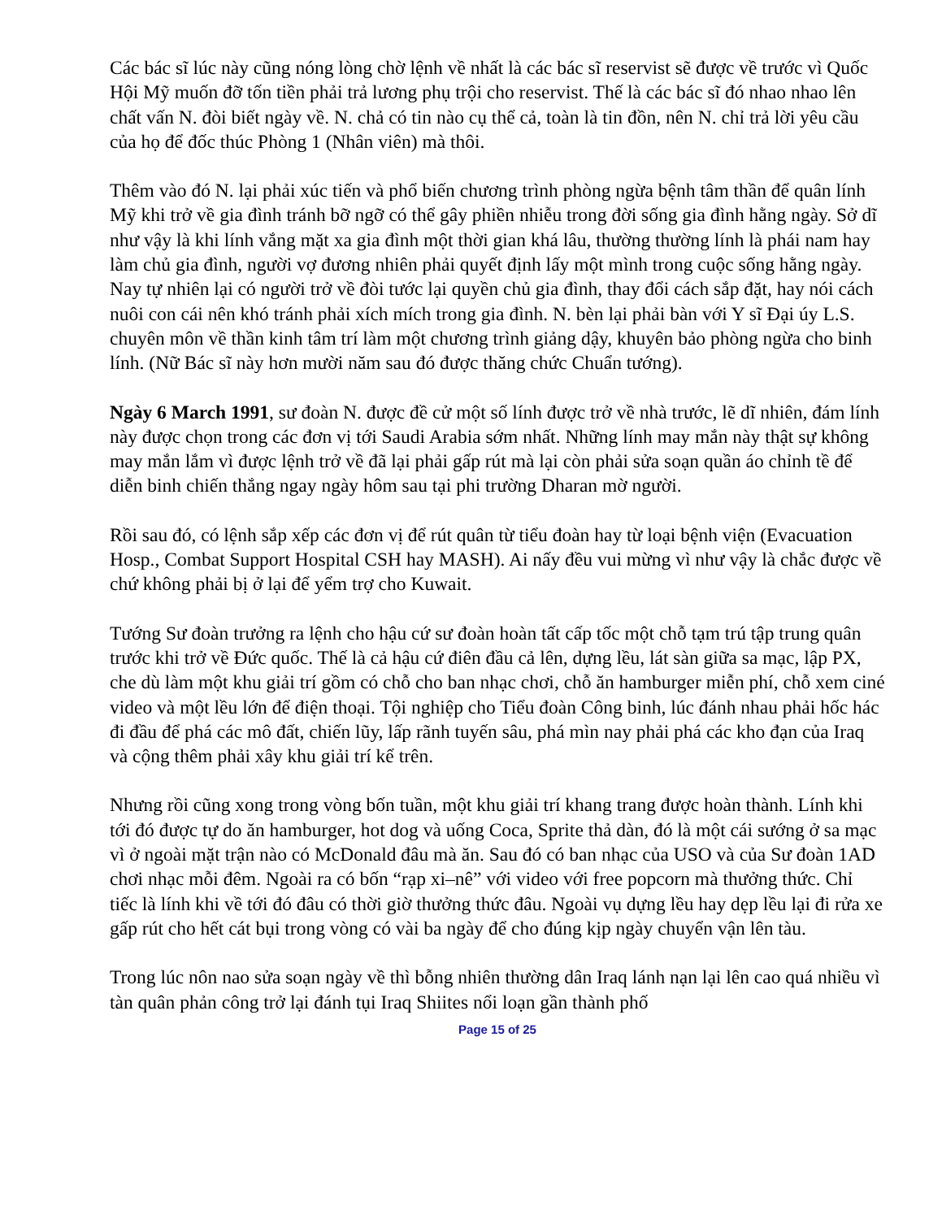Các bác sĩ lúc này cũng nóng lòng chờ lệnh về nhất là các bác sĩ reservist sẽ được về trước vì Quốc Hội Mỹ muốn đỡ tốn tiền phải trả lương phụ trội cho reservist. Thế là các bác sĩ đó nhao nhao lên chất vấn N. đòi biết ngày về. N. chả có tin nào cụ thể cả, toàn là tin đồn, nên N. chỉ trả lời yêu cầu của họ để đốc thúc Phòng 1 (Nhân viên) mà thôi.
Thêm vào đó N. lại phải xúc tiến và phổ biến chương trình phòng ngừa bệnh tâm thần để quân lính Mỹ khi trở về gia đình tránh bỡ ngỡ có thể gây phiền nhiễu trong đời sống gia đình hằng ngày. Sở dĩ như vậy là khi lính vắng mặt xa gia đình một thời gian khá lâu, thường thường lính là phái nam hay làm chủ gia đình, người vợ đương nhiên phải quyết định lấy một mình trong cuộc sống hằng ngày. Nay tự nhiên lại có người trở về đòi tước lại quyền chủ gia đình, thay đổi cách sắp đặt, hay nói cách nuôi con cái nên khó tránh phải xích mích trong gia đình. N. bèn lại phải bàn với Y sĩ Đại úy L.S. chuyên môn về thần kinh tâm trí làm một chương trình giảng dậy, khuyên bảo phòng ngừa cho binh lính. (Nữ Bác sĩ này hơn mười năm sau đó được thăng chức Chuẩn tướng).
Ngày 6 March 1991, sư đoàn N. được đề cử một số lính được trở về nhà trước, lẽ dĩ nhiên, đám lính này được chọn trong các đơn vị tới Saudi Arabia sớm nhất. Những lính may mắn này thật sự không may mắn lắm vì được lệnh trở về đã lại phải gấp rút mà lại còn phải sửa soạn quần áo chỉnh tề để diễn binh chiến thắng ngay ngày hôm sau tại phi trường Dharan mờ người.
Rồi sau đó, có lệnh sắp xếp các đơn vị để rút quân từ tiểu đoàn hay từ loại bệnh viện (Evacuation Hosp., Combat Support Hospital CSH hay MASH). Ai nấy đều vui mừng vì như vậy là chắc được về chứ không phải bị ở lại để yểm trợ cho Kuwait.
Tướng Sư đoàn trưởng ra lệnh cho hậu cứ sư đoàn hoàn tất cấp tốc một chỗ tạm trú tập trung quân trước khi trở về Đức quốc. Thế là cả hậu cứ điên đầu cả lên, dựng lều, lát sàn giữa sa mạc, lập PX, che dù làm một khu giải trí gồm có chỗ cho ban nhạc chơi, chỗ ăn hamburger miễn phí, chỗ xem ciné video và một lều lớn để điện thoại. Tội nghiệp cho Tiểu đoàn Công binh, lúc đánh nhau phải hốc hác đi đầu để phá các mô đất, chiến lũy, lấp rãnh tuyến sâu, phá mìn nay phải phá các kho đạn của Iraq và cộng thêm phải xây khu giải trí kể trên.
Nhưng rồi cũng xong trong vòng bốn tuần, một khu giải trí khang trang được hoàn thành. Lính khi tới đó được tự do ăn hamburger, hot dog và uống Coca, Sprite thả dàn, đó là một cái sướng ở sa mạc vì ở ngoài mặt trận nào có McDonald đâu mà ăn. Sau đó có ban nhạc của USO và của Sư đoàn 1AD chơi nhạc mỗi đêm. Ngoài ra có bốn “rạp xi–nê” với video với free popcorn mà thưởng thức. Chỉ tiếc là lính khi về tới đó đâu có thời giờ thưởng thức đâu. Ngoài vụ dựng lều hay dẹp lều lại đi rửa xe gấp rút cho hết cát bụi trong vòng có vài ba ngày để cho đúng kịp ngày chuyển vận lên tàu.
Trong lúc nôn nao sửa soạn ngày về thì bỗng nhiên thường dân Iraq lánh nạn lại lên cao quá nhiều vì tàn quân phản công trở lại đánh tụi Iraq Shiites nổi loạn gần thành phố
Page 15 of 25